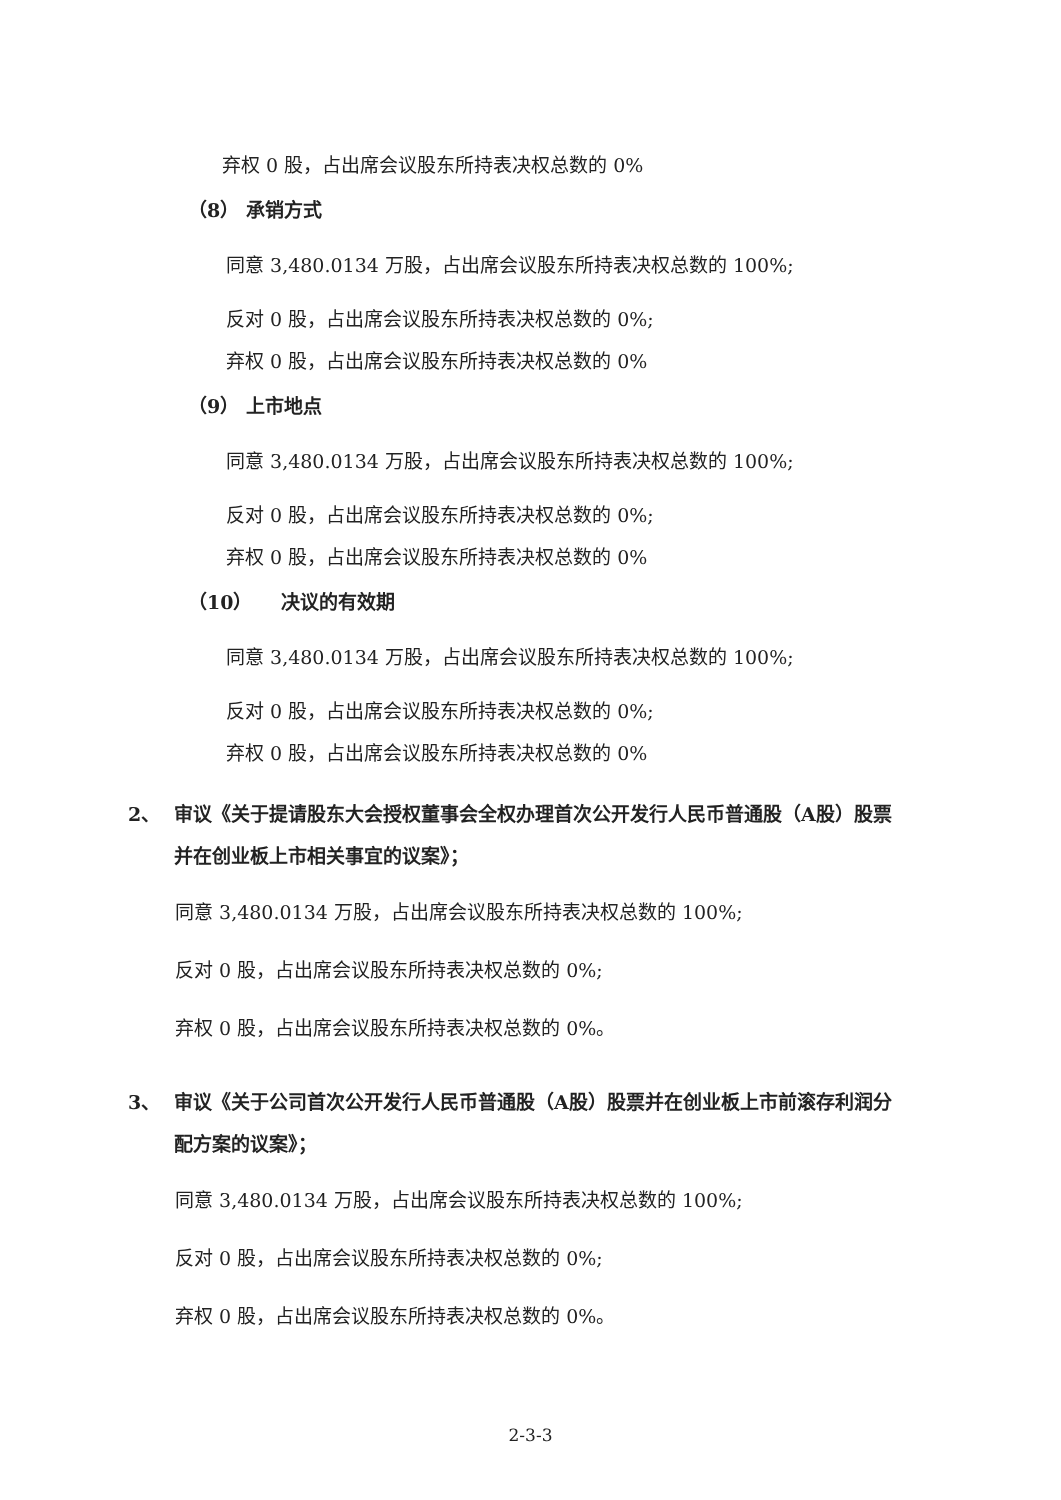弃权 0 股，占出席会议股东所持表决权总数的 0%
（8） 承销方式
同意 3,480.0134 万股，占出席会议股东所持表决权总数的 100%;
反对 0 股，占出席会议股东所持表决权总数的 0%;
弃权 0 股，占出席会议股东所持表决权总数的 0%
（9） 上市地点
同意 3,480.0134 万股，占出席会议股东所持表决权总数的 100%;
反对 0 股，占出席会议股东所持表决权总数的 0%;
弃权 0 股，占出席会议股东所持表决权总数的 0%
（10）　　决议的有效期
同意 3,480.0134 万股，占出席会议股东所持表决权总数的 100%;
反对 0 股，占出席会议股东所持表决权总数的 0%;
弃权 0 股，占出席会议股东所持表决权总数的 0%
2、 审议《关于提请股东大会授权董事会全权办理首次公开发行人民币普通股（A股）股票并在创业板上市相关事宜的议案》；
同意 3,480.0134 万股，占出席会议股东所持表决权总数的 100%;
反对 0 股，占出席会议股东所持表决权总数的 0%;
弃权 0 股，占出席会议股东所持表决权总数的 0%。
3、 审议《关于公司首次公开发行人民币普通股（A股）股票并在创业板上市前滚存利润分配方案的议案》；
同意 3,480.0134 万股，占出席会议股东所持表决权总数的 100%;
反对 0 股，占出席会议股东所持表决权总数的 0%;
弃权 0 股，占出席会议股东所持表决权总数的 0%。
2-3-3